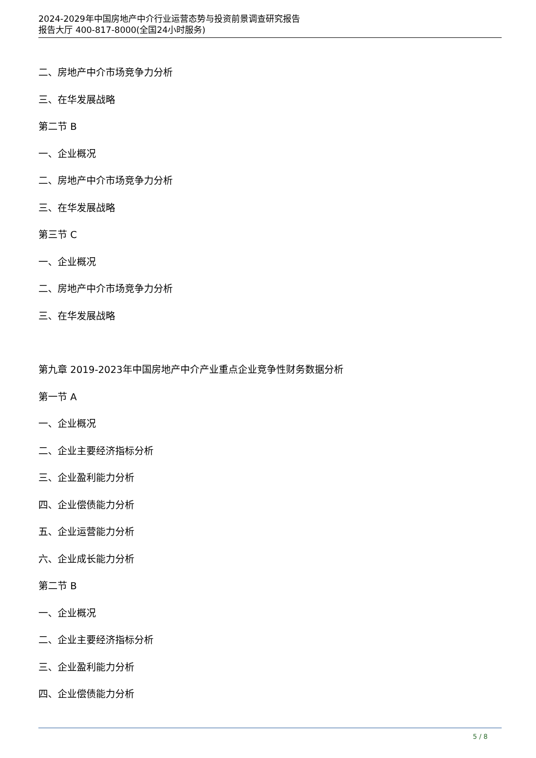2024-2029年中国房地产中介行业运营态势与投资前景调查研究报告
报告大厅 400-817-8000(全国24小时服务)
二、房地产中介市场竞争力分析
三、在华发展战略
第二节 B
一、企业概况
二、房地产中介市场竞争力分析
三、在华发展战略
第三节 C
一、企业概况
二、房地产中介市场竞争力分析
三、在华发展战略
第九章 2019-2023年中国房地产中介产业重点企业竞争性财务数据分析
第一节 A
一、企业概况
二、企业主要经济指标分析
三、企业盈利能力分析
四、企业偿债能力分析
五、企业运营能力分析
六、企业成长能力分析
第二节 B
一、企业概况
二、企业主要经济指标分析
三、企业盈利能力分析
四、企业偿债能力分析
5 / 8